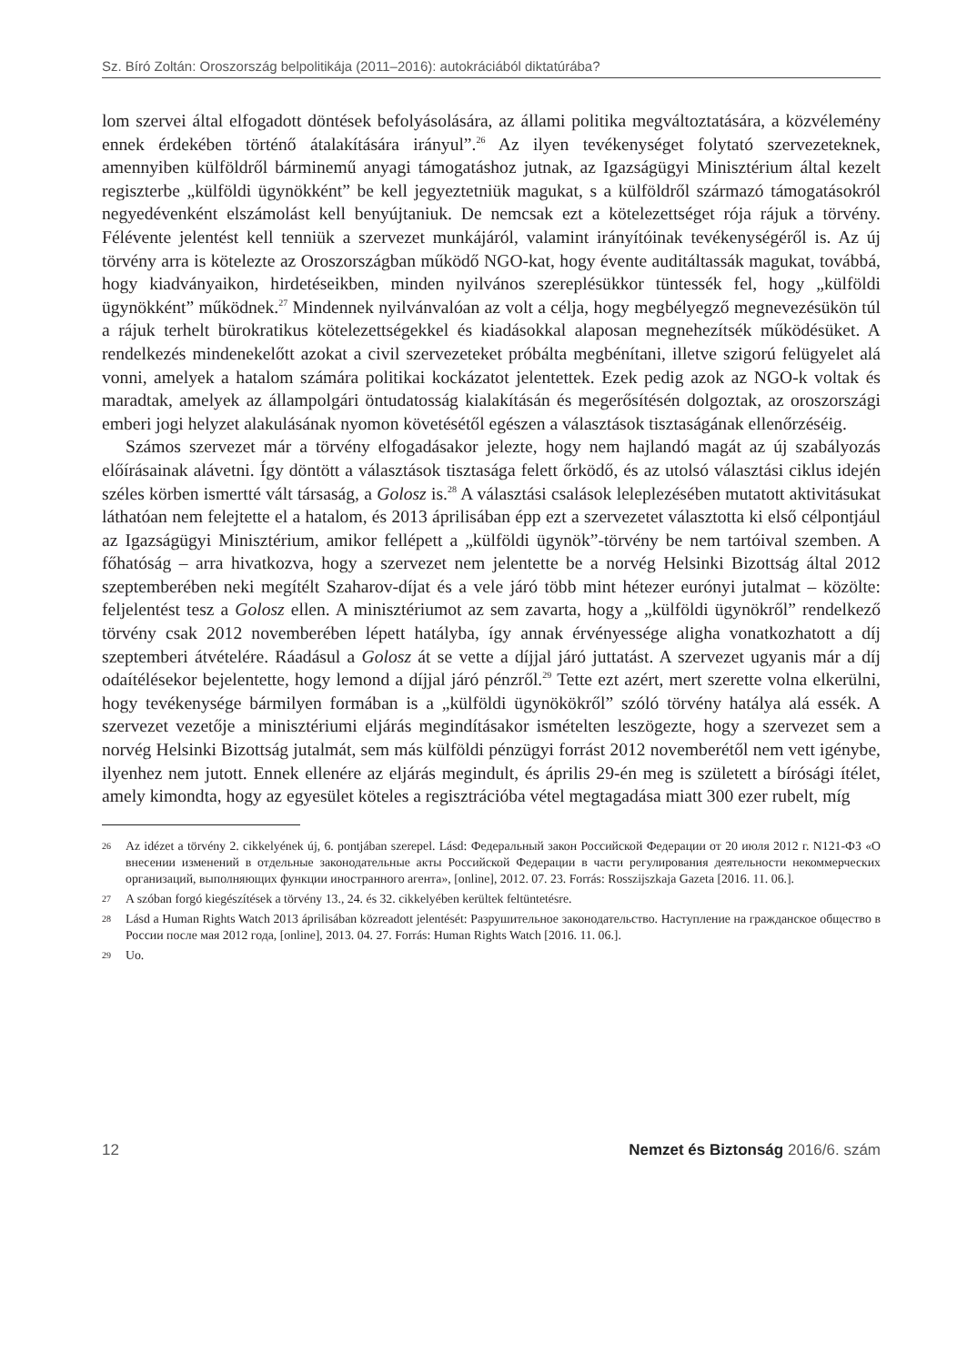Sz. Bíró Zoltán: Oroszország belpolitikája (2011–2016): autokráciából diktatúrába?
lom szervei által elfogadott döntések befolyásolására, az állami politika megváltoztatására, a közvélemény ennek érdekében történő átalakítására irányul”.<sup>26</sup> Az ilyen tevékenységet folytató szervezeteknek, amennyiben külföldről bárminemű anyagi támogatáshoz jutnak, az Igazságügyi Minisztérium által kezelt regiszterbe „külföldi ügynökként” be kell jegyeztetniük magukat, s a külföldről származó támogatásokról negyedévenként elszámolást kell benyújtaniuk. De nemcsak ezt a kötelezettséget rója rájuk a törvény. Félévente jelentést kell tenniük a szervezet munkájáról, valamint irányítóinak tevékenységéről is. Az új törvény arra is kötelezte az Oroszországban működő NGO-kat, hogy évente auditáltassák magukat, továbbá, hogy kiadványaikon, hirdetéseikben, minden nyilvános szereplésükkor tüntessék fel, hogy „külföldi ügynökként” működnek.<sup>27</sup> Mindennek nyilvánvalóan az volt a célja, hogy megbélyegző megnevezésükön túl a rájuk terhelt bürokratikus kötelezettségekkel és kiadásokkal alaposan megnehezítsék működésüket. A rendelkezés mindenekelőtt azokat a civil szervezeteket próbálta megbénítani, illetve szigorú felügyelet alá vonni, amelyek a hatalom számára politikai kockázatot jelentettek. Ezek pedig azok az NGO-k voltak és maradtak, amelyek az állampolgári öntudatosság kialakításán és megerősítésén dolgoztak, az oroszországi emberi jogi helyzet alakulásának nyomon követésétől egészen a választások tisztaságának ellenőrzéséig.
Számos szervezet már a törvény elfogadásakor jelezte, hogy nem hajlandó magát az új szabályozás előírásainak alávetni. Így döntött a választások tisztasága felett őrködő, és az utolsó választási ciklus idején széles körben ismertté vált társaság, a Golosz is.<sup>28</sup> A választási csalások leleplezésében mutatott aktivitásukat láthatóan nem felejtette el a hatalom, és 2013 áprilisában épp ezt a szervezetet választotta ki első célpontjául az Igazságügyi Minisztérium, amikor fellépett a „külföldi ügynök”-törvény be nem tartóival szemben. A főhatóság – arra hivatkozva, hogy a szervezet nem jelentette be a norvég Helsinki Bizottság által 2012 szeptemberében neki megítélt Szaharov-díjat és a vele járó több mint hétezer eurónyi jutalmat – közölte: feljelentést tesz a Golosz ellen. A minisztériumot az sem zavarta, hogy a „külföldi ügynökről” rendelkező törvény csak 2012 novemberében lépett hatályba, így annak érvényessége aligha vonatkozhatott a díj szeptemberi átvételére. Ráadásul a Golosz át se vette a díjjal járó juttatást. A szervezet ugyanis már a díj odaítélésekor bejelentette, hogy lemond a díjjal járó pénzről.<sup>29</sup> Tette ezt azért, mert szerette volna elkerülni, hogy tevékenysége bármilyen formában is a „külföldi ügynökökről” szóló törvény hatálya alá essék. A szervezet vezetője a minisztériumi eljárás megindításakor ismételten leszögezte, hogy a szervezet sem a norvég Helsinki Bizottság jutalmát, sem más külföldi pénzügyi forrást 2012 novemberétől nem vett igénybe, ilyenhez nem jutott. Ennek ellenére az eljárás megindult, és április 29-én meg is született a bírósági ítélet, amely kimondta, hogy az egyesület köteles a regisztrációba vétel megtagadása miatt 300 ezer rubelt, míg
26 Az idézet a törvény 2. cikkelyének új, 6. pontjában szerepel. Lásd: Федеральный закон Российской Федерации от 20 июля 2012 г. N121-ФЗ «О внесении изменений в отдельные законодательные акты Российской Федерации в части регулирования деятельности некоммерческих организаций, выполняющих функции иностранного агента», [online], 2012. 07. 23. Forrás: Rosszijszkaja Gazeta [2016. 11. 06.].
27 A szóban forgó kiegészítések a törvény 13., 24. és 32. cikkelyében kerültek feltüntetésre.
28 Lásd a Human Rights Watch 2013 áprilisában közreadott jelentését: Разрушительное законодательство. Наступление на гражданское общество в России после мая 2012 года, [online], 2013. 04. 27. Forrás: Human Rights Watch [2016. 11. 06.].
29 Uo.
12 Nemzet és Biztonság 2016/6. szám